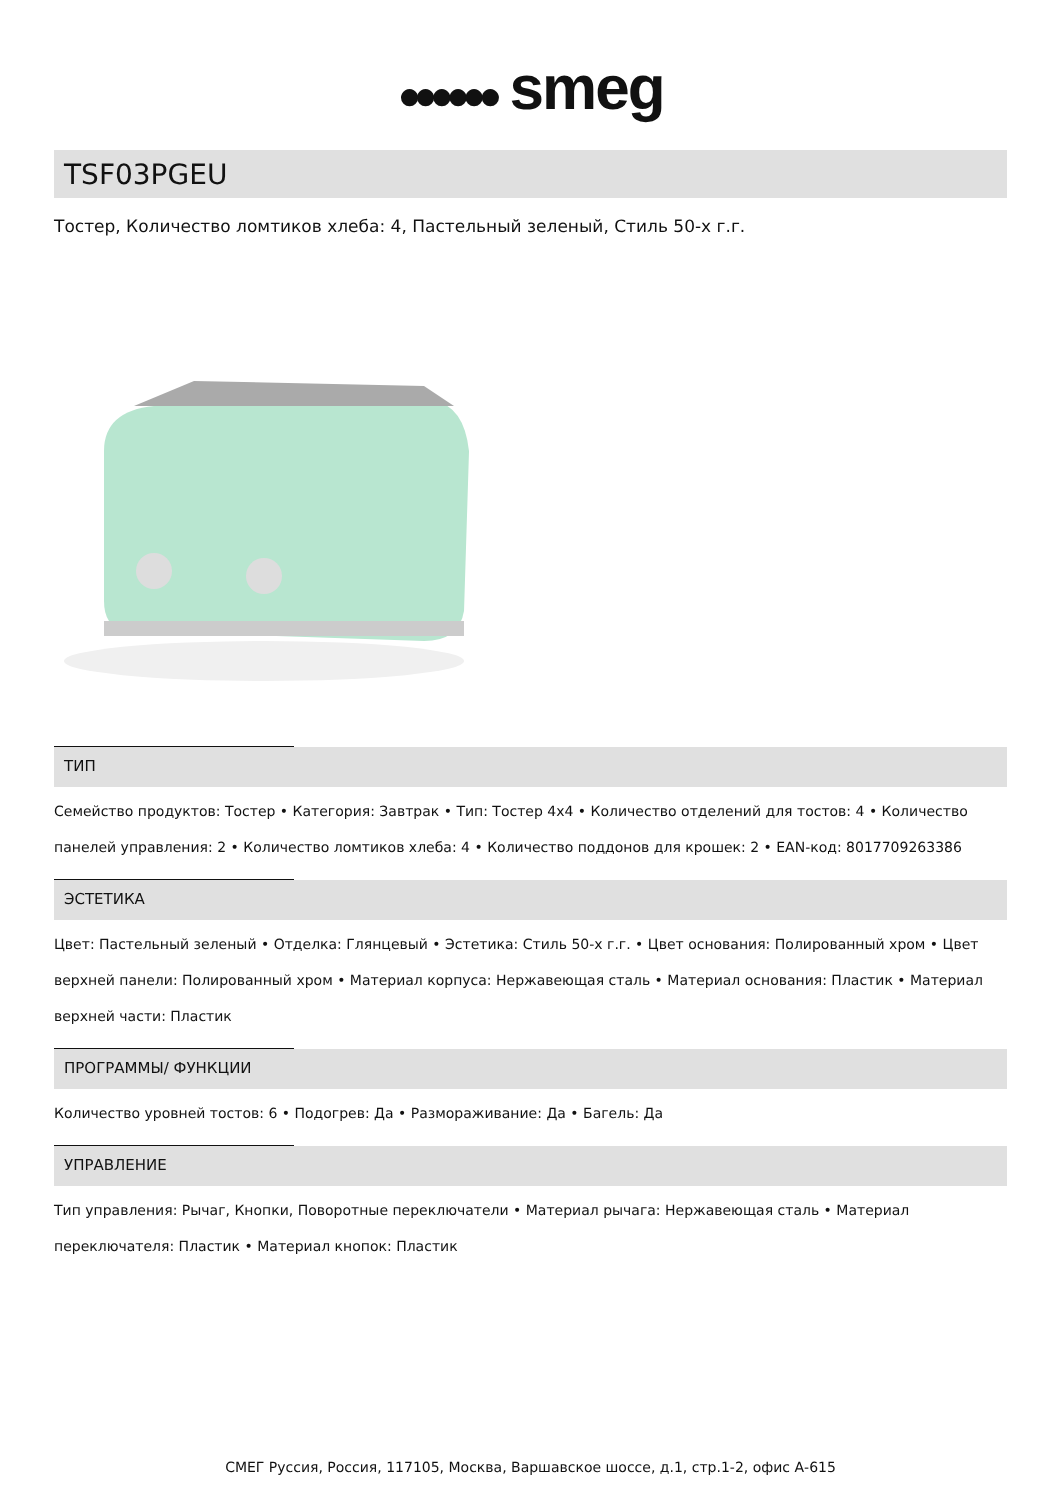●●●●●● smeg
TSF03PGEU
Тостер, Количество ломтиков хлеба: 4, Пастельный зеленый, Стиль 50-х г.г.
ТИП
Семейство продуктов: Тостер • Категория: Завтрак • Тип: Тостер 4x4 • Количество отделений для тостов: 4 • Количество панелей управления: 2 • Количество ломтиков хлеба: 4 • Количество поддонов для крошек: 2 • EAN-код: 8017709263386
ЭСТЕТИКА
Цвет: Пастельный зеленый • Отделка: Глянцевый • Эстетика: Стиль 50-х г.г. • Цвет основания: Полированный хром • Цвет верхней панели: Полированный хром • Материал корпуса: Нержавеющая сталь • Материал основания: Пластик • Материал верхней части: Пластик
ПРОГРАММЫ/ ФУНКЦИИ
Количество уровней тостов: 6 • Подогрев: Да • Размораживание: Да • Багель: Да
УПРАВЛЕНИЕ
Тип управления: Рычаг, Кнопки, Поворотные переключатели • Материал рычага: Нержавеющая сталь • Материал переключателя: Пластик • Материал кнопок: Пластик
СМЕГ Руссия, Россия, 117105, Москва, Варшавское шоссе, д.1, стр.1-2, офис А-615